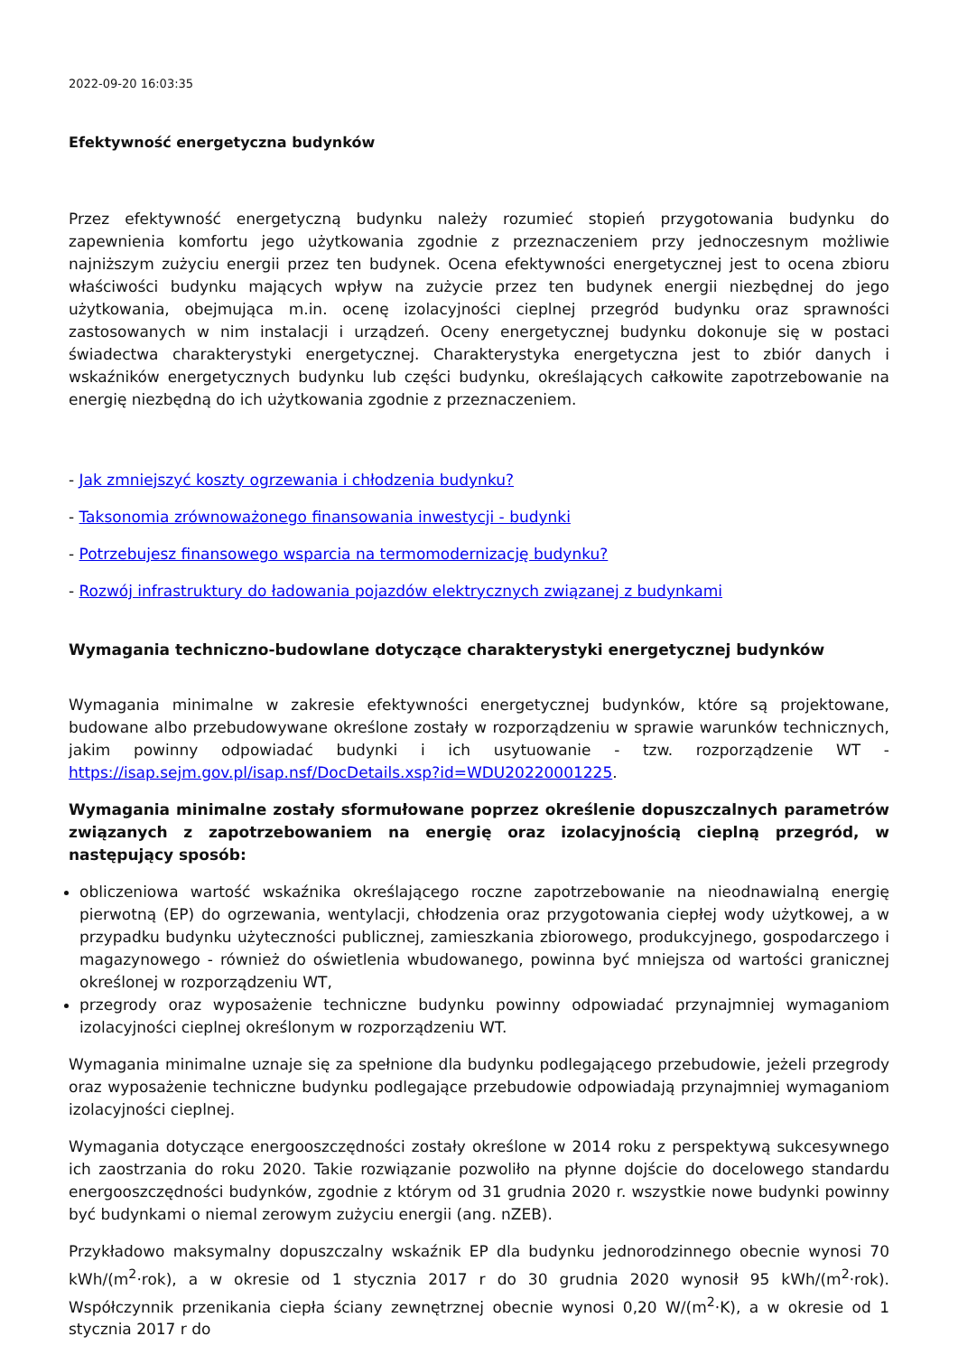2022-09-20 16:03:35
Efektywność energetyczna budynków
Przez efektywność energetyczną budynku należy rozumieć stopień przygotowania budynku do zapewnienia komfortu jego użytkowania zgodnie z przeznaczeniem przy jednoczesnym możliwie najniższym zużyciu energii przez ten budynek. Ocena efektywności energetycznej jest to ocena zbioru właściwości budynku mających wpływ na zużycie przez ten budynek energii niezbędnej do jego użytkowania, obejmująca m.in. ocenę izolacyjności cieplnej przegród budynku oraz sprawności zastosowanych w nim instalacji i urządzeń. Oceny energetycznej budynku dokonuje się w postaci świadectwa charakterystyki energetycznej. Charakterystyka energetyczna jest to zbiór danych i wskaźników energetycznych budynku lub części budynku, określających całkowite zapotrzebowanie na energię niezbędną do ich użytkowania zgodnie z przeznaczeniem.
- Jak zmniejszyć koszty ogrzewania i chłodzenia budynku?
- Taksonomia zrównoważonego finansowania inwestycji - budynki
- Potrzebujesz finansowego wsparcia na termomodernizację budynku?
- Rozwój infrastruktury do ładowania pojazdów elektrycznych związanej z budynkami
Wymagania techniczno-budowlane dotyczące charakterystyki energetycznej budynków
Wymagania minimalne w zakresie efektywności energetycznej budynków, które są projektowane, budowane albo przebudowywane określone zostały w rozporządzeniu w sprawie warunków technicznych, jakim powinny odpowiadać budynki i ich usytuowanie - tzw. rozporządzenie WT - https://isap.sejm.gov.pl/isap.nsf/DocDetails.xsp?id=WDU20220001225.
Wymagania minimalne zostały sformułowane poprzez określenie dopuszczalnych parametrów związanych z zapotrzebowaniem na energię oraz izolacyjnością cieplną przegród, w następujący sposób:
obliczeniowa wartość wskaźnika określającego roczne zapotrzebowanie na nieodnawialną energię pierwotną (EP) do ogrzewania, wentylacji, chłodzenia oraz przygotowania ciepłej wody użytkowej, a w przypadku budynku użyteczności publicznej, zamieszkania zbiorowego, produkcyjnego, gospodarczego i magazynowego - również do oświetlenia wbudowanego, powinna być mniejsza od wartości granicznej określonej w rozporządzeniu WT,
przegrody oraz wyposażenie techniczne budynku powinny odpowiadać przynajmniej wymaganiom izolacyjności cieplnej określonym w rozporządzeniu WT.
Wymagania minimalne uznaje się za spełnione dla budynku podlegającego przebudowie, jeżeli przegrody oraz wyposażenie techniczne budynku podlegające przebudowie odpowiadają przynajmniej wymaganiom izolacyjności cieplnej.
Wymagania dotyczące energooszczędności zostały określone w 2014 roku z perspektywą sukcesywnego ich zaostrzania do roku 2020. Takie rozwiązanie pozwoliło na płynne dojście do docelowego standardu energooszczędności budynków, zgodnie z którym od 31 grudnia 2020 r. wszystkie nowe budynki powinny być budynkami o niemal zerowym zużyciu energii (ang. nZEB).
Przykładowo maksymalny dopuszczalny wskaźnik EP dla budynku jednorodzinnego obecnie wynosi 70 kWh/(m<sup>2</sup>·rok), a w okresie od 1 stycznia 2017 r do 30 grudnia 2020 wynosił 95 kWh/(m<sup>2</sup>·rok). Współczynnik przenikania ciepła ściany zewnętrznej obecnie wynosi 0,20 W/(m<sup>2</sup>·K), a w okresie od 1 stycznia 2017 r do